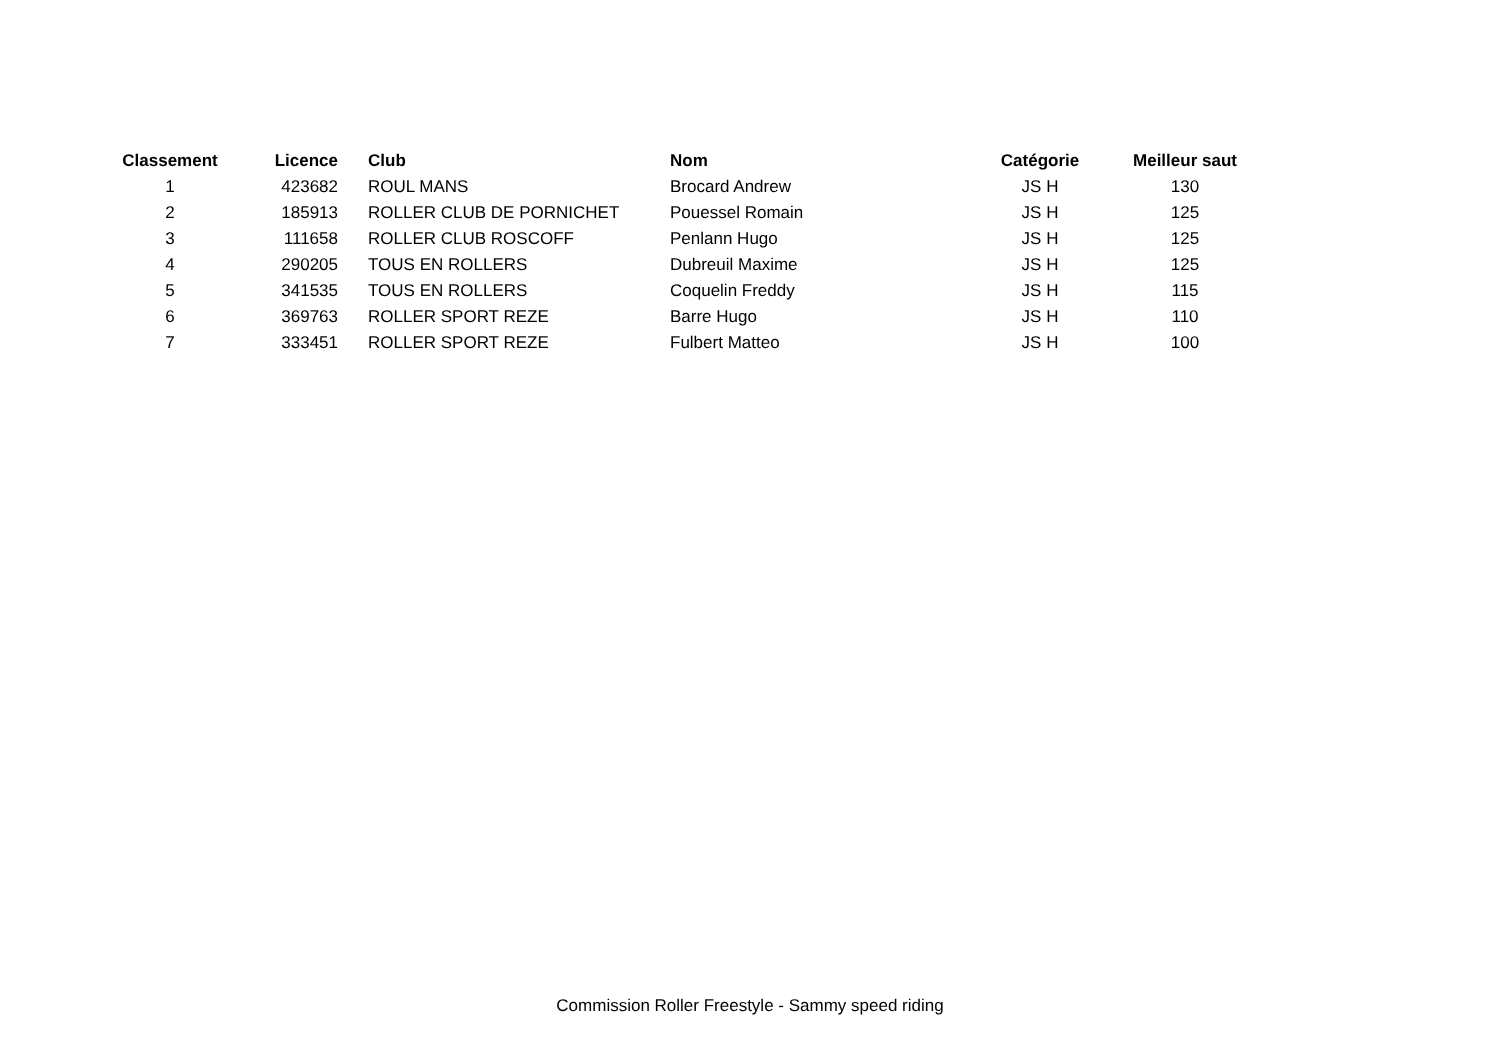| Classement | Licence | Club | Nom | Catégorie | Meilleur saut |
| --- | --- | --- | --- | --- | --- |
| 1 | 423682 | ROUL MANS | Brocard Andrew | JS H | 130 |
| 2 | 185913 | ROLLER CLUB DE PORNICHET | Pouessel Romain | JS H | 125 |
| 3 | 111658 | ROLLER CLUB ROSCOFF | Penlann Hugo | JS H | 125 |
| 4 | 290205 | TOUS EN ROLLERS | Dubreuil Maxime | JS H | 125 |
| 5 | 341535 | TOUS EN ROLLERS | Coquelin Freddy | JS H | 115 |
| 6 | 369763 | ROLLER SPORT REZE | Barre Hugo | JS H | 110 |
| 7 | 333451 | ROLLER SPORT REZE | Fulbert Matteo | JS H | 100 |
Commission Roller Freestyle - Sammy speed riding